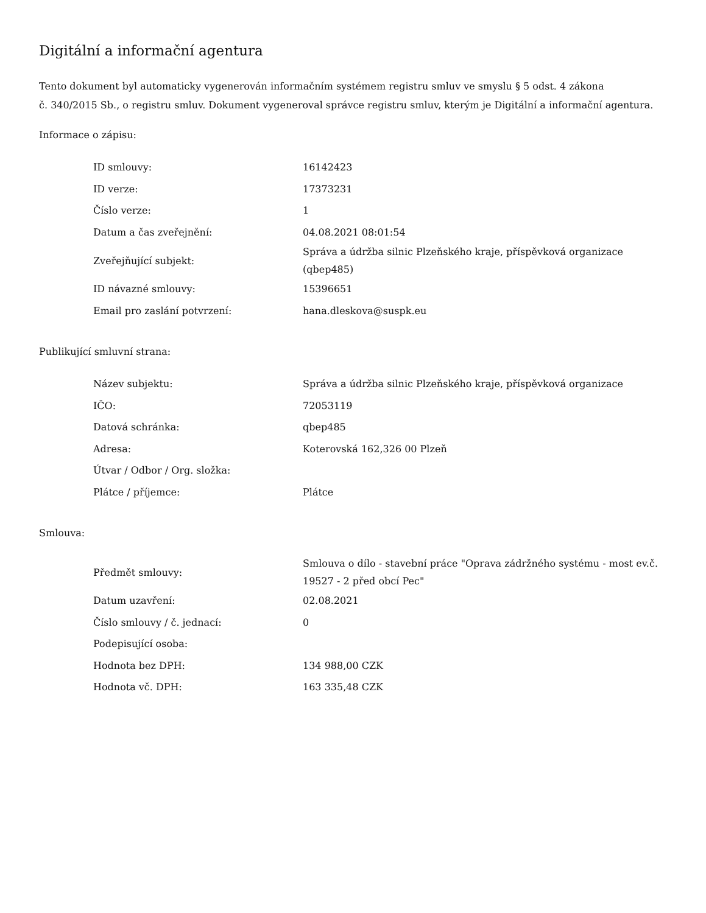Digitální a informační agentura
Tento dokument byl automaticky vygenerován informačním systémem registru smluv ve smyslu § 5 odst. 4 zákona
č. 340/2015 Sb., o registru smluv. Dokument vygeneroval správce registru smluv, kterým je Digitální a informační agentura.
Informace o zápisu:
| ID smlouvy: | 16142423 |
| ID verze: | 17373231 |
| Číslo verze: | 1 |
| Datum a čas zveřejnění: | 04.08.2021 08:01:54 |
| Zveřejňující subjekt: | Správa a údržba silnic Plzeňského kraje, příspěvková organizace (qbep485) |
| ID návazné smlouvy: | 15396651 |
| Email pro zaslání potvrzení: | hana.dleskova@suspk.eu |
Publikující smluvní strana:
| Název subjektu: | Správa a údržba silnic Plzeňského kraje, příspěvková organizace |
| IČO: | 72053119 |
| Datová schránka: | qbep485 |
| Adresa: | Koterovská 162,326 00 Plzeň |
| Útvar / Odbor / Org. složka: | |
| Plátce / příjemce: | Plátce |
Smlouva:
| Předmět smlouvy: | Smlouva o dílo - stavební práce "Oprava zádržného systému - most ev.č. 19527 - 2 před obcí Pec" |
| Datum uzavření: | 02.08.2021 |
| Číslo smlouvy / č. jednací: | 0 |
| Podepisující osoba: | |
| Hodnota bez DPH: | 134 988,00 CZK |
| Hodnota vč. DPH: | 163 335,48 CZK |